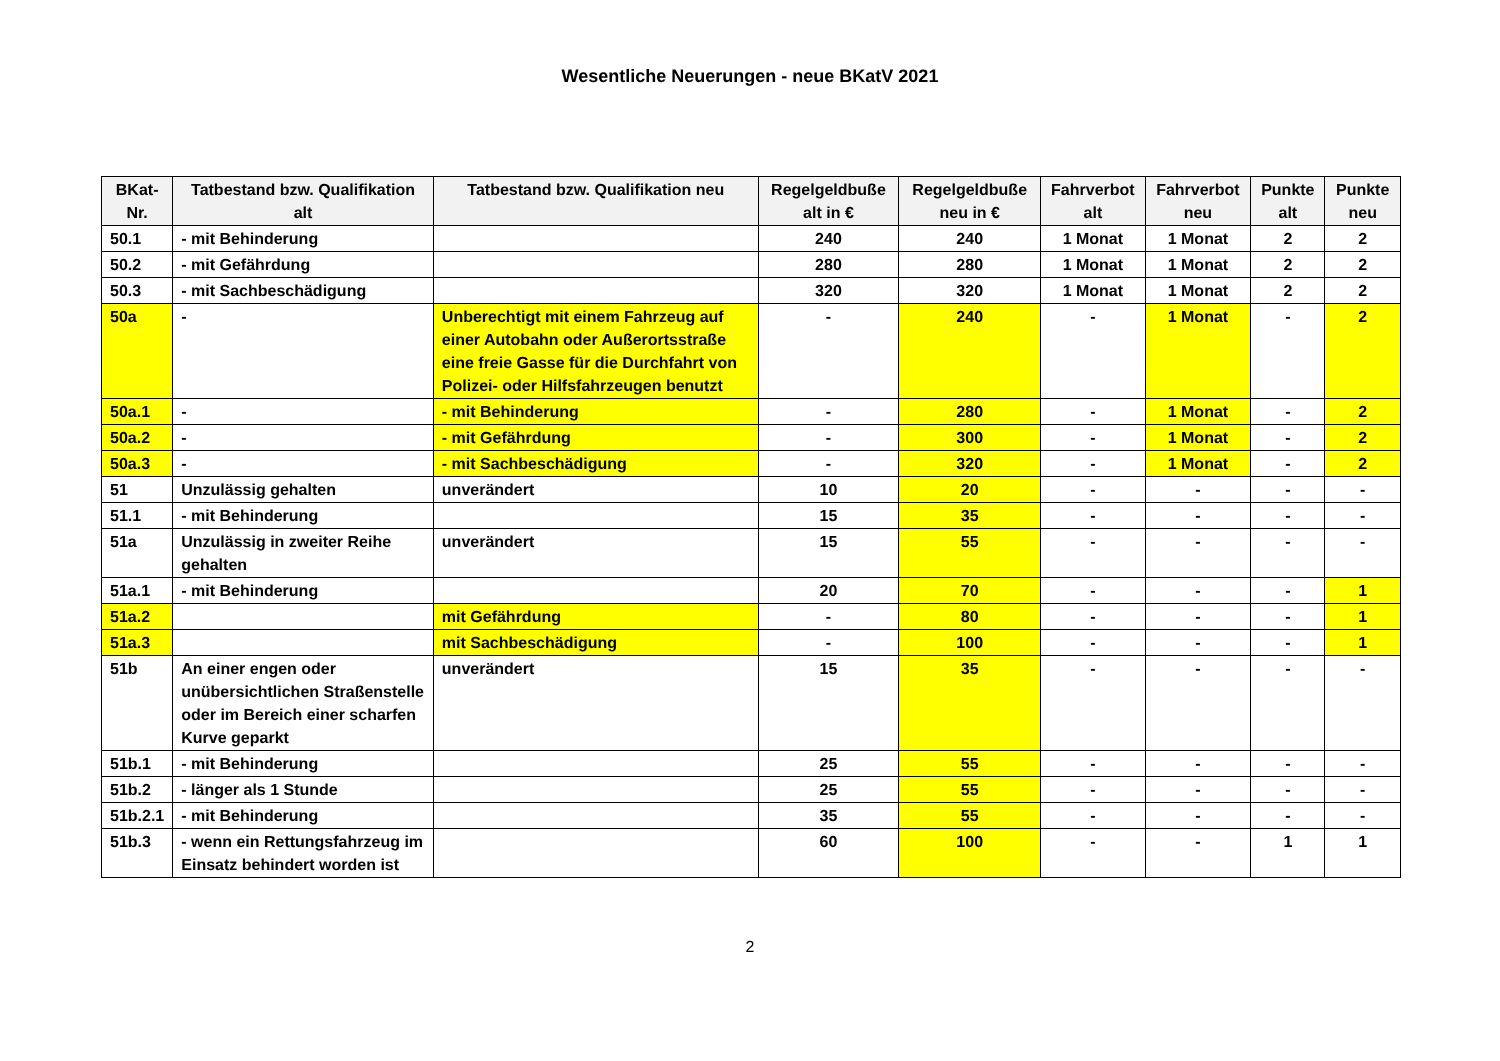Wesentliche Neuerungen - neue BKatV 2021
| BKat- Nr. | Tatbestand bzw. Qualifikation alt | Tatbestand bzw. Qualifikation neu | Regelgeldbuße alt in € | Regelgeldbuße neu in € | Fahrverbot alt | Fahrverbot neu | Punkte alt | Punkte neu |
| --- | --- | --- | --- | --- | --- | --- | --- | --- |
| 50.1 | - mit Behinderung | | 240 | 240 | 1 Monat | 1 Monat | 2 | 2 |
| 50.2 | - mit Gefährdung | | 280 | 280 | 1 Monat | 1 Monat | 2 | 2 |
| 50.3 | - mit Sachbeschädigung | | 320 | 320 | 1 Monat | 1 Monat | 2 | 2 |
| 50a | - | Unberechtigt mit einem Fahrzeug auf einer Autobahn oder Außerortsstraße eine freie Gasse für die Durchfahrt von Polizei- oder Hilfsfahrzeugen benutzt | - | 240 | - | 1 Monat | - | 2 |
| 50a.1 | - | - mit Behinderung | - | 280 | - | 1 Monat | - | 2 |
| 50a.2 | - | - mit Gefährdung | - | 300 | - | 1 Monat | - | 2 |
| 50a.3 | - | - mit Sachbeschädigung | - | 320 | - | 1 Monat | - | 2 |
| 51 | Unzulässig gehalten | unverändert | 10 | 20 | - | - | - | - |
| 51.1 | - mit Behinderung | | 15 | 35 | - | - | - | - |
| 51a | Unzulässig in zweiter Reihe gehalten | unverändert | 15 | 55 | - | - | - | - |
| 51a.1 | - mit Behinderung | | 20 | 70 | - | - | - | 1 |
| 51a.2 | | mit Gefährdung | - | 80 | - | - | - | 1 |
| 51a.3 | | mit Sachbeschädigung | - | 100 | - | - | - | 1 |
| 51b | An einer engen oder unübersichtlichen Straßenstelle oder im Bereich einer scharfen Kurve geparkt | unverändert | 15 | 35 | - | - | - | - |
| 51b.1 | - mit Behinderung | | 25 | 55 | - | - | - | - |
| 51b.2 | - länger als 1 Stunde | | 25 | 55 | - | - | - | - |
| 51b.2.1 | - mit Behinderung | | 35 | 55 | - | - | - | - |
| 51b.3 | - wenn ein Rettungsfahrzeug im Einsatz behindert worden ist | | 60 | 100 | - | - | 1 | 1 |
2